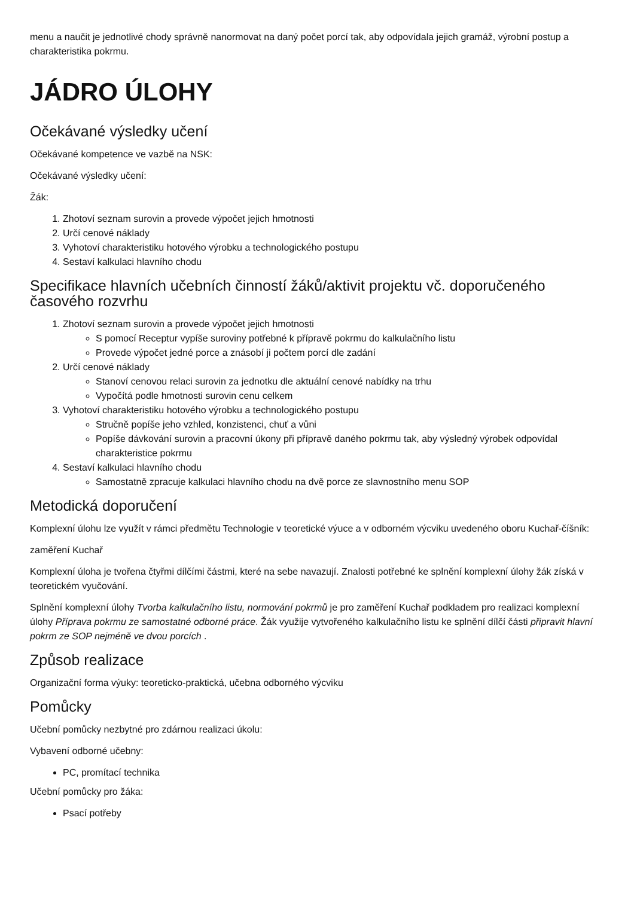menu a naučit je jednotlivé chody správně nanormovat na daný počet porcí tak, aby odpovídala jejich gramáž, výrobní postup a charakteristika pokrmu.
JÁDRO ÚLOHY
Očekávané výsledky učení
Očekávané kompetence ve vazbě na NSK:
Očekávané výsledky učení:
Žák:
1. Zhotoví seznam surovin a provede výpočet jejich hmotnosti
2. Určí cenové náklady
3. Vyhotoví charakteristiku hotového výrobku a technologického postupu
4. Sestaví kalkulaci hlavního chodu
Specifikace hlavních učebních činností žáků/aktivit projektu vč. doporučeného časového rozvrhu
1. Zhotoví seznam surovin a provede výpočet jejich hmotnosti
S pomocí Receptur vypíše suroviny potřebné k přípravě pokrmu do kalkulačního listu
Provede výpočet jedné porce a znásobí ji počtem porcí dle zadání
2. Určí cenové náklady
Stanoví cenovou relaci surovin za jednotku dle aktuální cenové nabídky na trhu
Vypočítá podle hmotnosti surovin cenu celkem
3. Vyhotoví charakteristiku hotového výrobku a technologického postupu
Stručně popíše jeho vzhled, konzistenci, chuť a vůni
Popíše dávkování surovin a pracovní úkony při přípravě daného pokrmu tak, aby výsledný výrobek odpovídal charakteristice pokrmu
4. Sestaví kalkulaci hlavního chodu
Samostatně zpracuje kalkulaci hlavního chodu na dvě porce ze slavnostního menu SOP
Metodická doporučení
Komplexní úlohu lze využít v rámci předmětu Technologie v teoretické výuce a v odborném výcviku uvedeného oboru Kuchař-číšník:
zaměření Kuchař
Komplexní úloha je tvořena čtyřmi dílčími částmi, které na sebe navazují. Znalosti potřebné ke splnění komplexní úlohy žák získá v teoretickém vyučování.
Splnění komplexní úlohy Tvorba kalkulačního listu, normování pokrmů je pro zaměření Kuchař podkladem pro realizaci komplexní úlohy Příprava pokrmu ze samostatné odborné práce. Žák využije vytvořeného kalkulačního listu ke splnění dílčí části připravit hlavní pokrm ze SOP nejméně ve dvou porcích .
Způsob realizace
Organizační forma výuky: teoreticko-praktická, učebna odborného výcviku
Pomůcky
Učební pomůcky nezbytné pro zdárnou realizaci úkolu:
Vybavení odborné učebny:
PC, promítací technika
Učební pomůcky pro žáka:
Psací potřeby